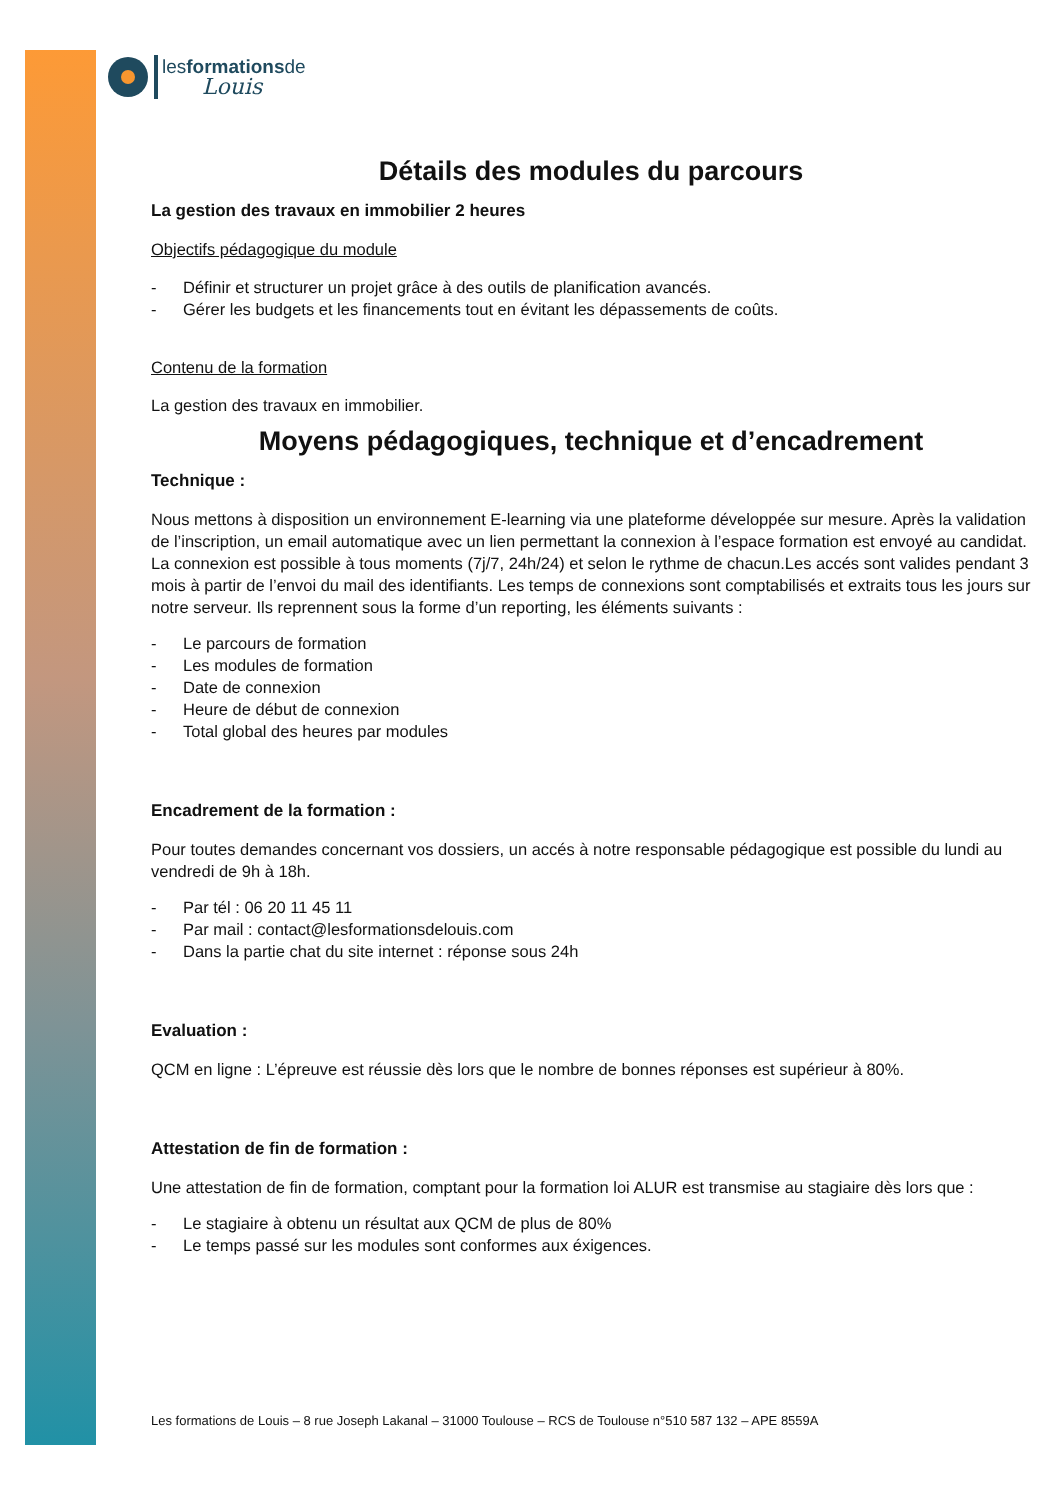lesformationsde
Louis
Détails des modules du parcours
La gestion des travaux en immobilier 2 heures
Objectifs pédagogique du module
Définir et structurer un projet grâce à des outils de planification avancés.
Gérer les budgets et les financements tout en évitant les dépassements de coûts.
Contenu de la formation
La gestion des travaux en immobilier.
Moyens pédagogiques, technique et d’encadrement
Technique :
Nous mettons à disposition un environnement E-learning via une plateforme développée sur mesure. Après la validation de l’inscription, un email automatique avec un lien permettant la connexion à l’espace formation est envoyé au candidat. La connexion est possible à tous moments (7j/7, 24h/24) et selon le rythme de chacun.Les accés sont valides pendant 3 mois à partir de l’envoi du mail des identifiants. Les temps de connexions sont comptabilisés et extraits tous les jours sur notre serveur. Ils reprennent sous la forme d’un reporting, les éléments suivants :
Le parcours de formation
Les modules de formation
Date de connexion
Heure de début de connexion
Total global des heures par modules
Encadrement de la formation :
Pour toutes demandes concernant vos dossiers, un accés à notre responsable pédagogique est possible du lundi au vendredi de 9h à 18h.
Par tél : 06 20 11 45 11
Par mail : contact@lesformationsdelouis.com
Dans la partie chat du site internet : réponse sous 24h
Evaluation :
QCM en ligne : L’épreuve est réussie dès lors que le nombre de bonnes réponses est supérieur à 80%.
Attestation de fin de formation :
Une attestation de fin de formation, comptant pour la formation loi ALUR est transmise au stagiaire dès lors que :
Le stagiaire à obtenu un résultat aux QCM de plus de 80%
Le temps passé sur les modules sont conformes aux éxigences.
Les formations de Louis – 8 rue Joseph Lakanal – 31000 Toulouse – RCS de Toulouse n°510 587 132 – APE 8559A